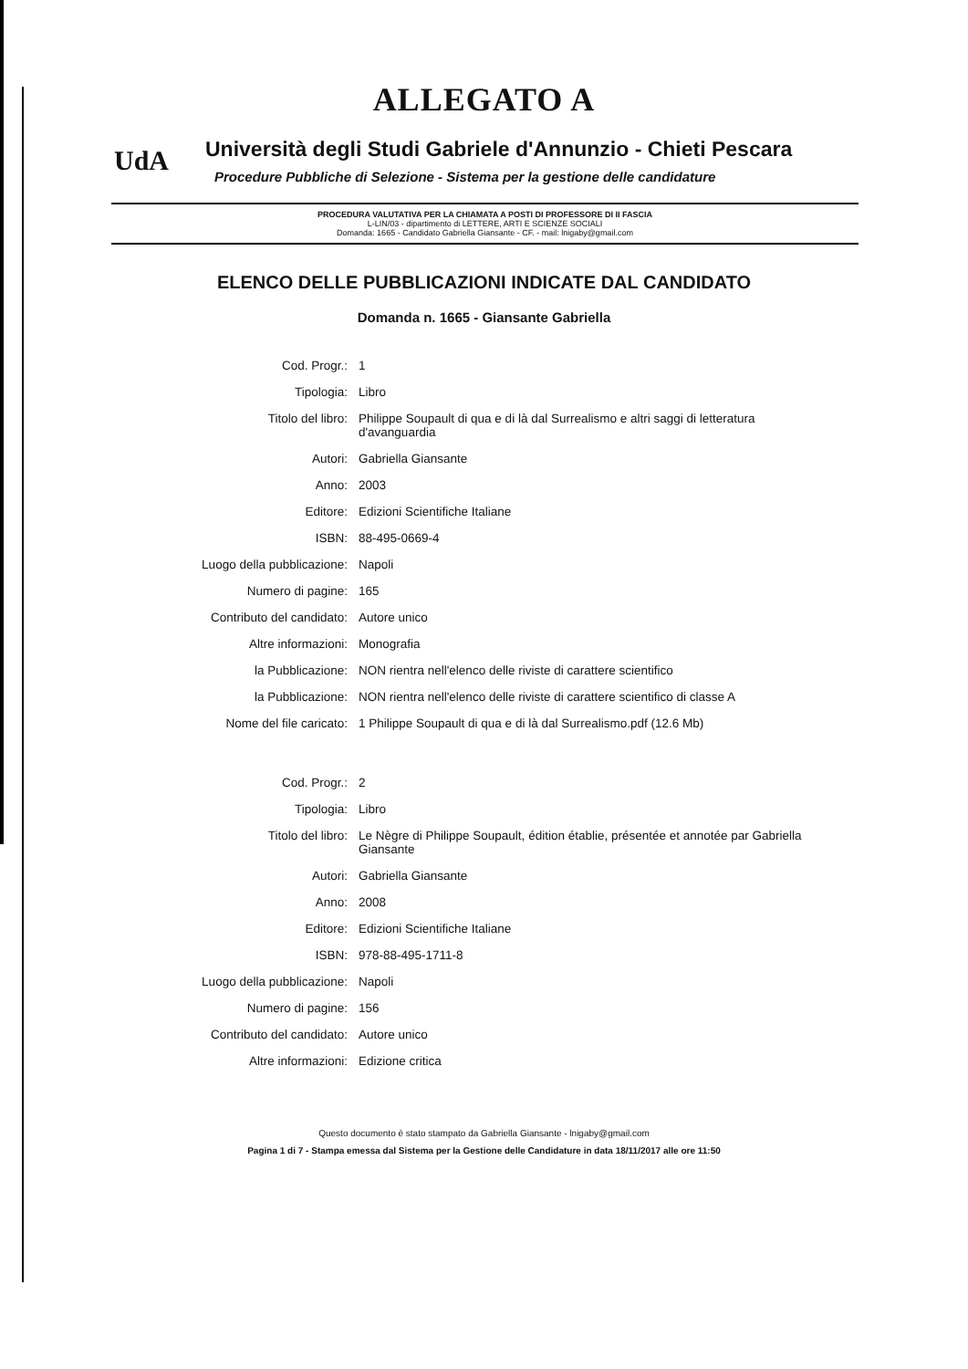ALLEGATO A
UdA
Università degli Studi Gabriele d'Annunzio - Chieti Pescara
Procedure Pubbliche di Selezione - Sistema per la gestione delle candidature
PROCEDURA VALUTATIVA PER LA CHIAMATA A POSTI DI PROFESSORE DI II FASCIA
L-LIN/03 - dipartimento di LETTERE, ARTI E SCIENZE SOCIALI
Domanda: 1665 - Candidato Gabriella Giansante - CF. - mail: lnigaby@gmail.com
ELENCO DELLE PUBBLICAZIONI INDICATE DAL CANDIDATO
Domanda n. 1665 - Giansante Gabriella
| Cod. Progr.: | 1 |
| Tipologia: | Libro |
| Titolo del libro: | Philippe Soupault di qua e di là dal Surrealismo e altri saggi di letteratura d'avanguardia |
| Autori: | Gabriella Giansante |
| Anno: | 2003 |
| Editore: | Edizioni Scientifiche Italiane |
| ISBN: | 88-495-0669-4 |
| Luogo della pubblicazione: | Napoli |
| Numero di pagine: | 165 |
| Contributo del candidato: | Autore unico |
| Altre informazioni: | Monografia |
| la Pubblicazione: | NON rientra nell'elenco delle riviste di carattere scientifico |
| la Pubblicazione: | NON rientra nell'elenco delle riviste di carattere scientifico di classe A |
| Nome del file caricato: | 1 Philippe Soupault di qua e di là dal Surrealismo.pdf (12.6 Mb) |
| Cod. Progr.: | 2 |
| Tipologia: | Libro |
| Titolo del libro: | Le Nègre di Philippe Soupault, édition établie, présentée et annotée par Gabriella Giansante |
| Autori: | Gabriella Giansante |
| Anno: | 2008 |
| Editore: | Edizioni Scientifiche Italiane |
| ISBN: | 978-88-495-1711-8 |
| Luogo della pubblicazione: | Napoli |
| Numero di pagine: | 156 |
| Contributo del candidato: | Autore unico |
| Altre informazioni: | Edizione critica |
Questo documento è stato stampato da Gabriella Giansante - lnigaby@gmail.com
Pagina 1 di 7 - Stampa emessa dal Sistema per la Gestione delle Candidature in data 18/11/2017 alle ore 11:50